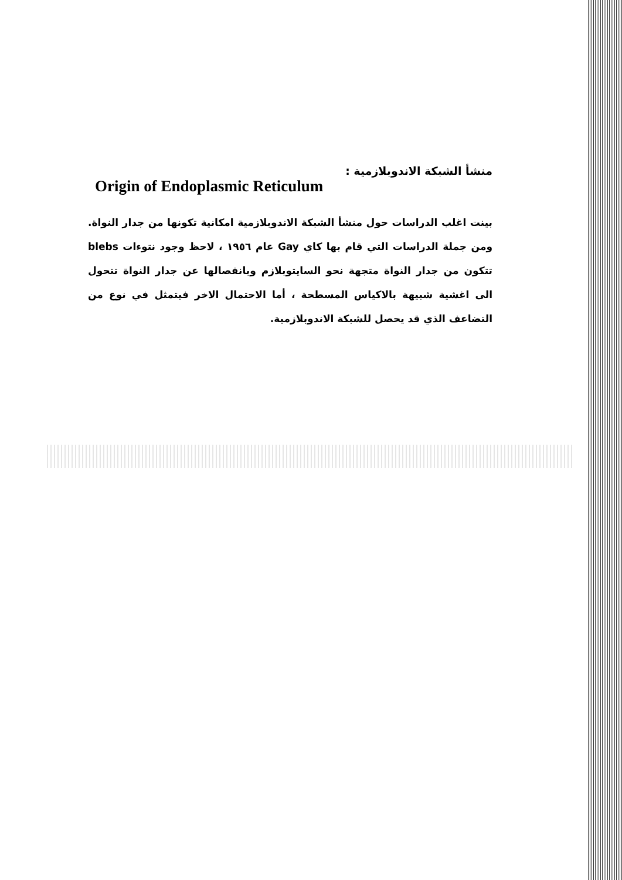منشأ الشبكة الاندوبلازمية :
Origin of Endoplasmic Reticulum
بينت اغلب الدراسات حول منشأ الشبكة الاندوبلازمية امكانية تكونها من جدار النواة. ومن جملة الدراسات التي قام بها كاي Gay عام ١٩٥٦ ، لاحظ وجود نتوءات blebs تتكون من جدار النواة متجهة نحو السايتوبلازم وبانفصالها عن جدار النواة تتحول الى اغشية شبيهة بالاكياس المسطحة ، أما الاحتمال الاخر فيتمثل في نوع من التضاعف الذي قد يحصل للشبكة الاندوبلازمية.